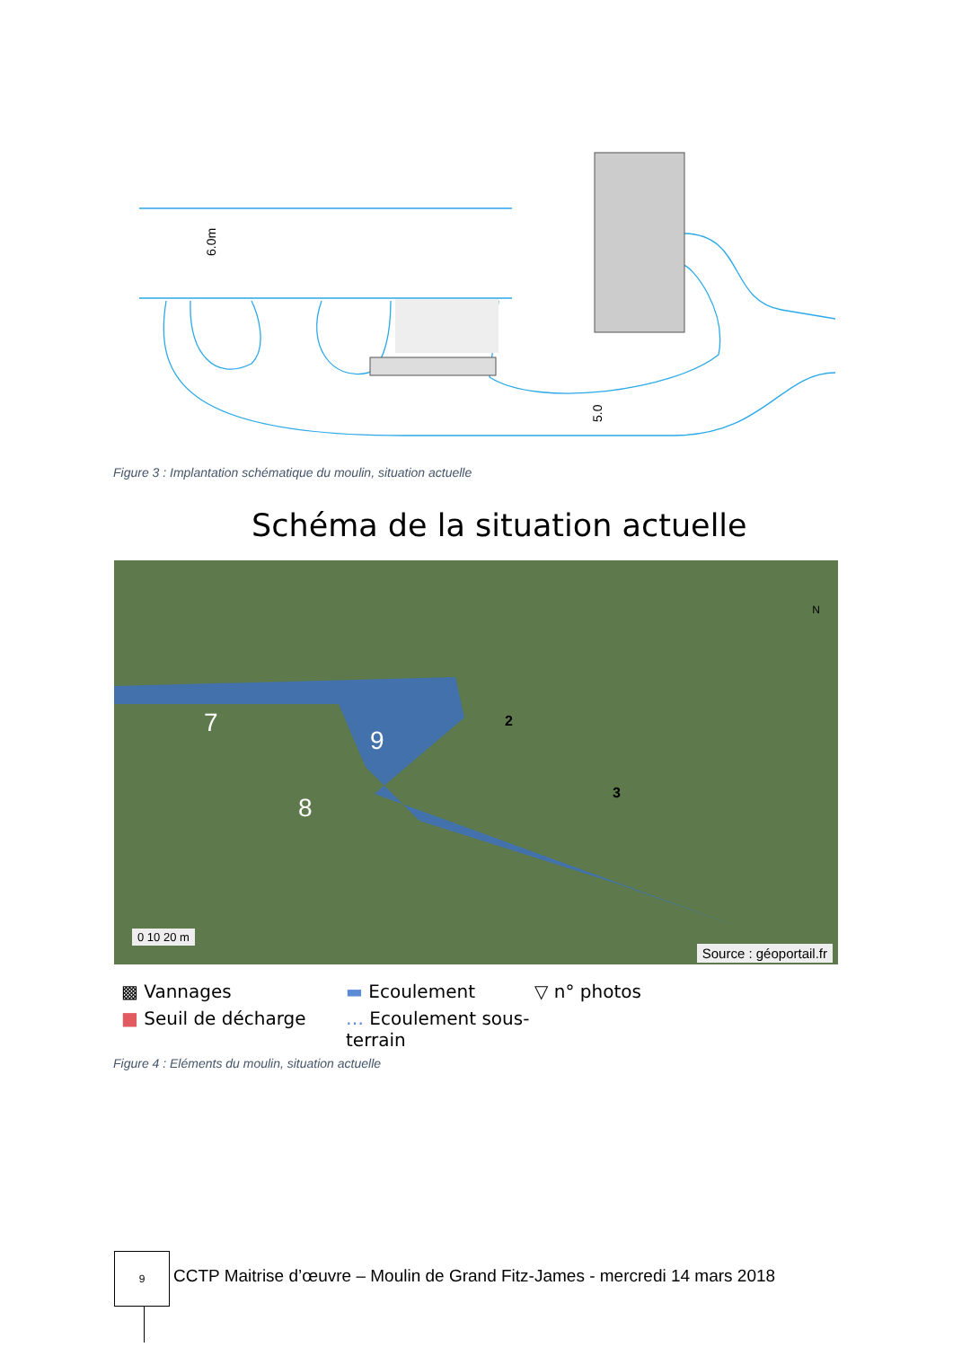6.0m
5.0
Figure 3 : Implantation schématique du moulin, situation actuelle
Schéma de la situation actuelle
0 10 20 m
Source : géoportail.fr
7
8
9
2
3
N
▩ Vannages
▬ Ecoulement
▽ n° photos
■ Seuil de décharge
… Ecoulement sous-terrain
Figure 4 : Eléments du moulin, situation actuelle
9
CCTP Maitrise d’œuvre – Moulin de Grand Fitz-James - mercredi 14 mars 2018